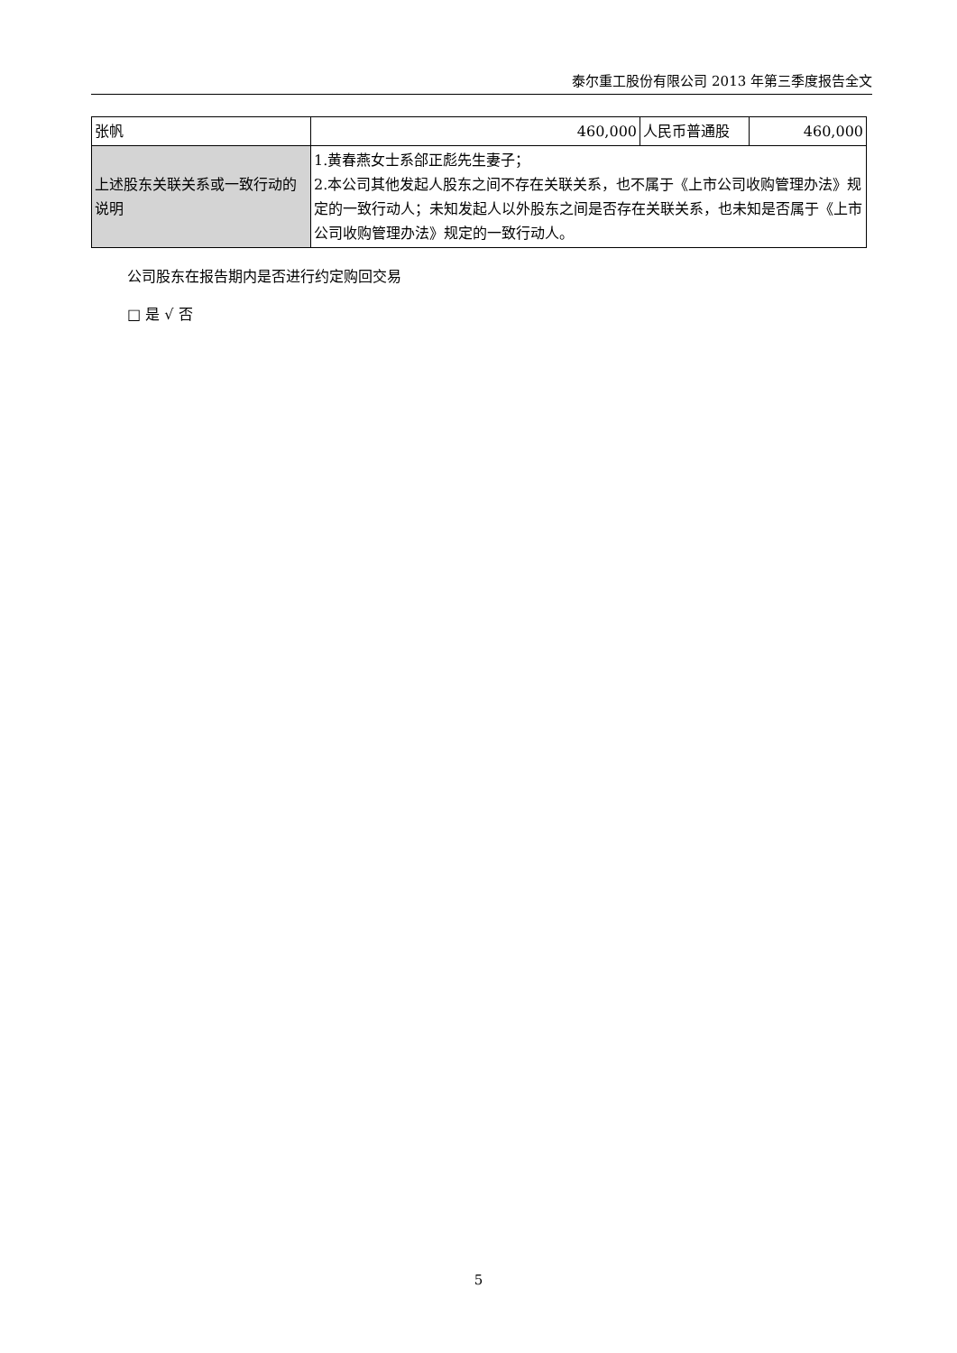泰尔重工股份有限公司 2013 年第三季度报告全文
| 张帆 | 460,000 | 人民币普通股 | 460,000 |
| 上述股东关联关系或一致行动的说明 | 1.黄春燕女士系郃正彪先生妻子； 2.本公司其他发起人股东之间不存在关联关系，也不属于《上市公司收购管理办法》规定的一致行动人；未知发起人以外股东之间是否存在关联关系，也未知是否属于《上市公司收购管理办法》规定的一致行动人。 | | |
公司股东在报告期内是否进行约定购回交易
□ 是 √ 否
5